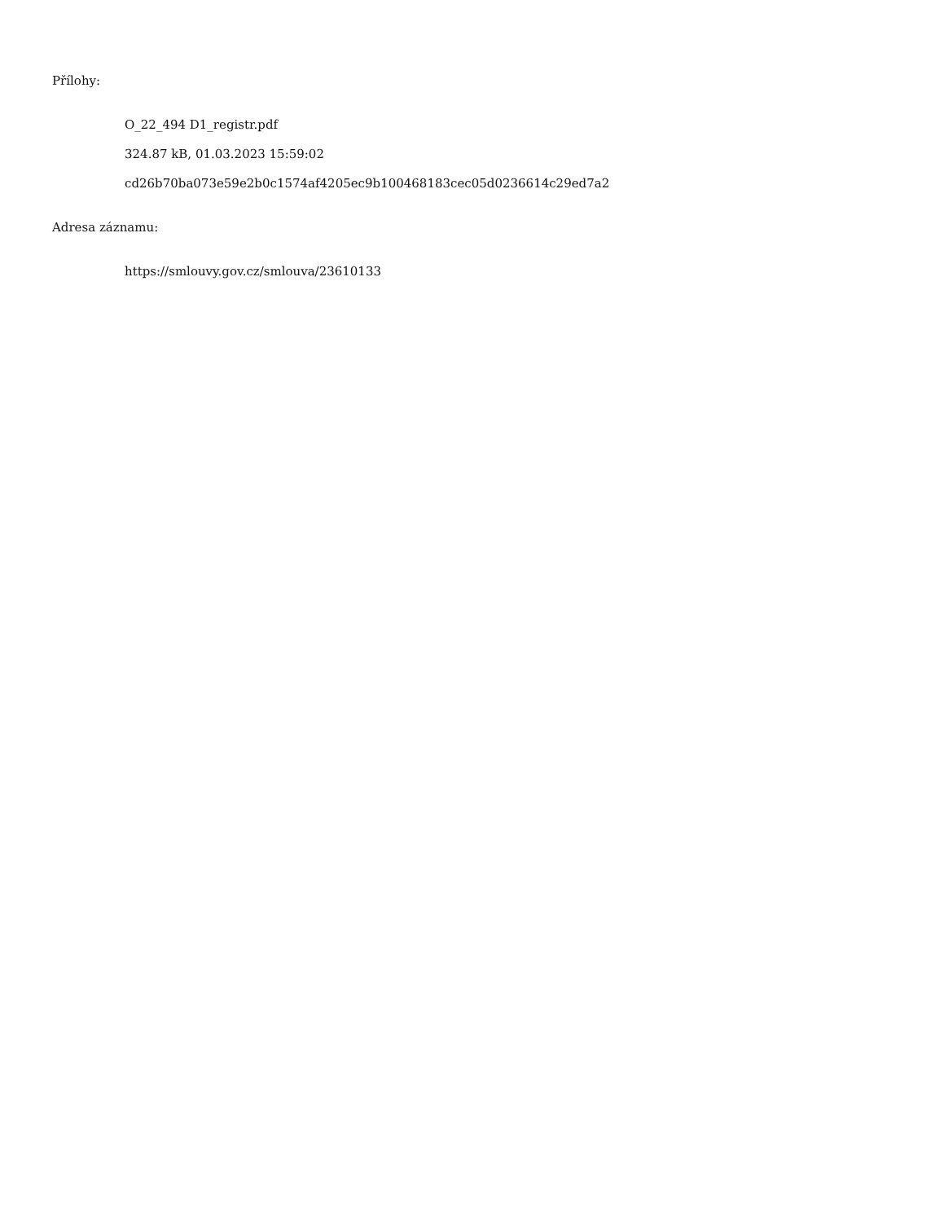Přílohy:
O_22_494 D1_registr.pdf
324.87 kB, 01.03.2023 15:59:02
cd26b70ba073e59e2b0c1574af4205ec9b100468183cec05d0236614c29ed7a2
Adresa záznamu:
https://smlouvy.gov.cz/smlouva/23610133